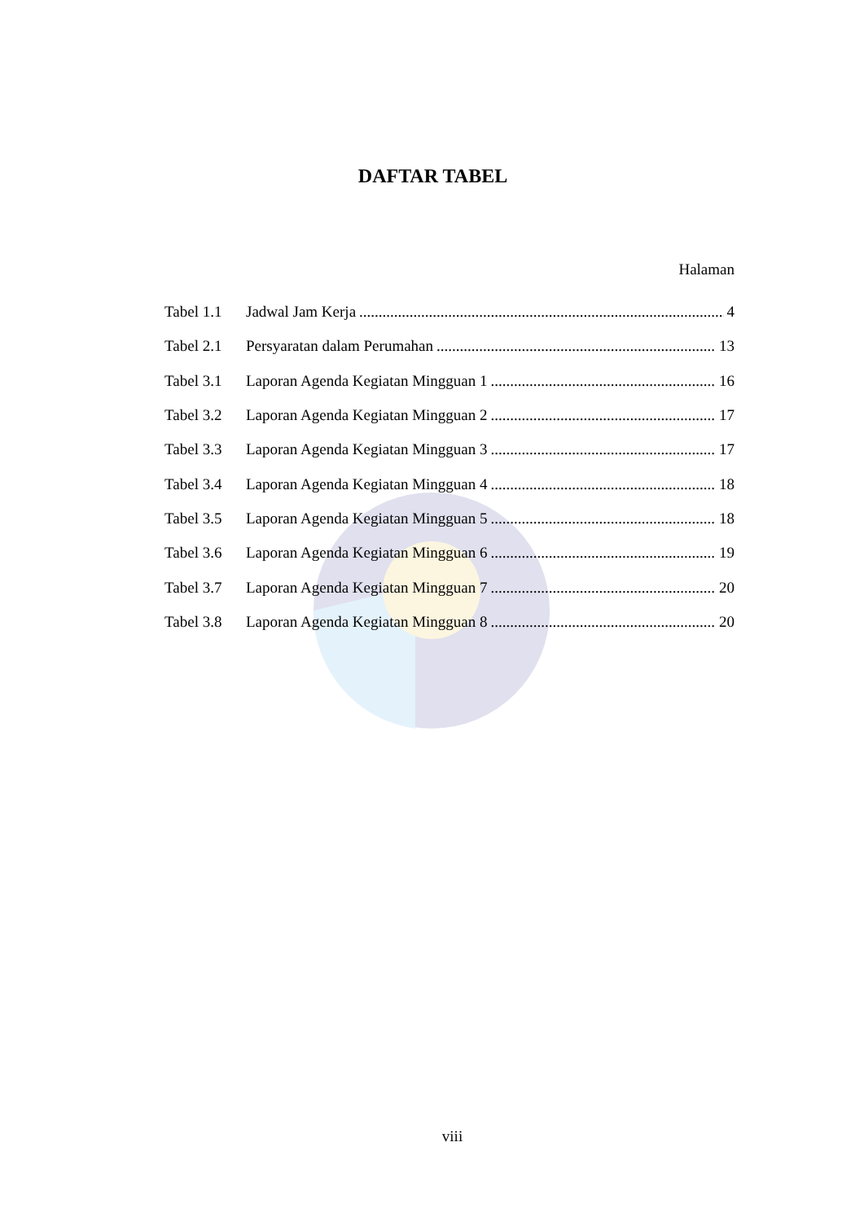DAFTAR TABEL
Halaman
Tabel 1.1 Jadwal Jam Kerja 4
Tabel 2.1 Persyaratan dalam Perumahan 13
Tabel 3.1 Laporan Agenda Kegiatan Mingguan 1 16
Tabel 3.2 Laporan Agenda Kegiatan Mingguan 2 17
Tabel 3.3 Laporan Agenda Kegiatan Mingguan 3 17
Tabel 3.4 Laporan Agenda Kegiatan Mingguan 4 18
Tabel 3.5 Laporan Agenda Kegiatan Mingguan 5 18
Tabel 3.6 Laporan Agenda Kegiatan Mingguan 6 19
Tabel 3.7 Laporan Agenda Kegiatan Mingguan 7 20
Tabel 3.8 Laporan Agenda Kegiatan Mingguan 8 20
viii